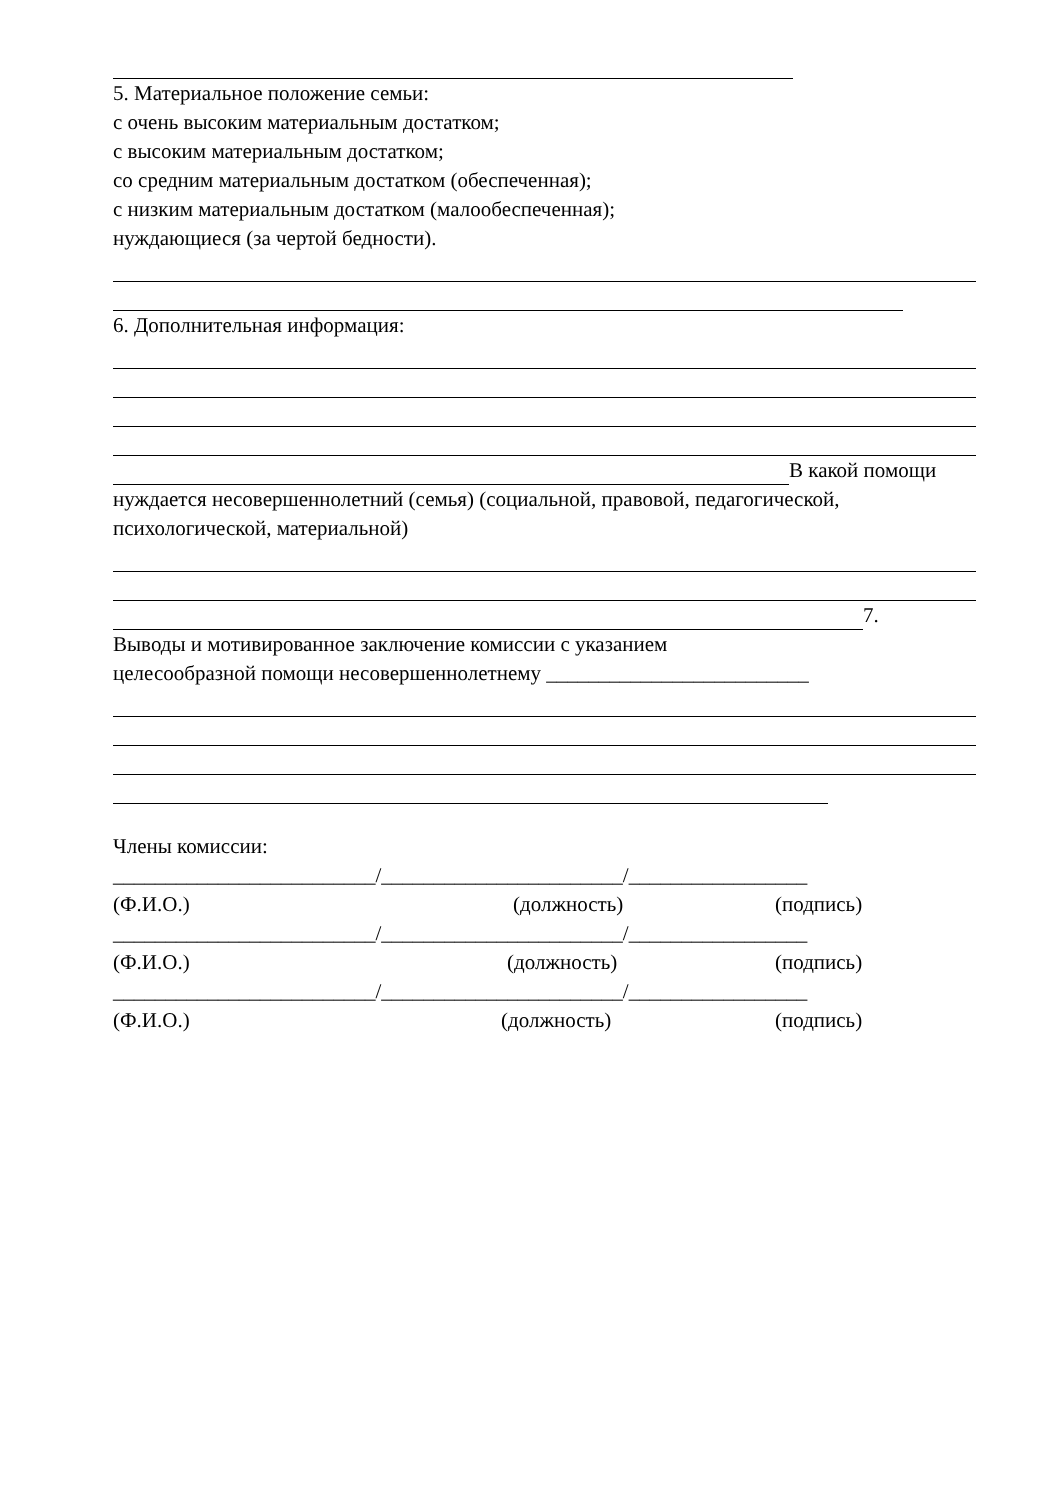5. Материальное положение семьи:
с очень высоким материальным достатком;
с высоким материальным достатком;
со средним материальным достатком (обеспеченная);
с низким материальным достатком (малообеспеченная);
нуждающиеся (за чертой бедности).
6. Дополнительная информация:
В какой помощи
нуждается несовершеннолетний (семья) (социальной, правовой, педагогической, психологической, материальной)
7.
Выводы и мотивированное заключение комиссии с указанием
целесообразной помощи несовершеннолетнему _________________________
Члены комиссии:
_________________________/_______________________/_________________
(Ф.И.О.) (должность) (подпись)
_________________________/_______________________/_________________
(Ф.И.О.) (должность) (подпись)
_________________________/_______________________/_________________
(Ф.И.О.) (должность) (подпись)